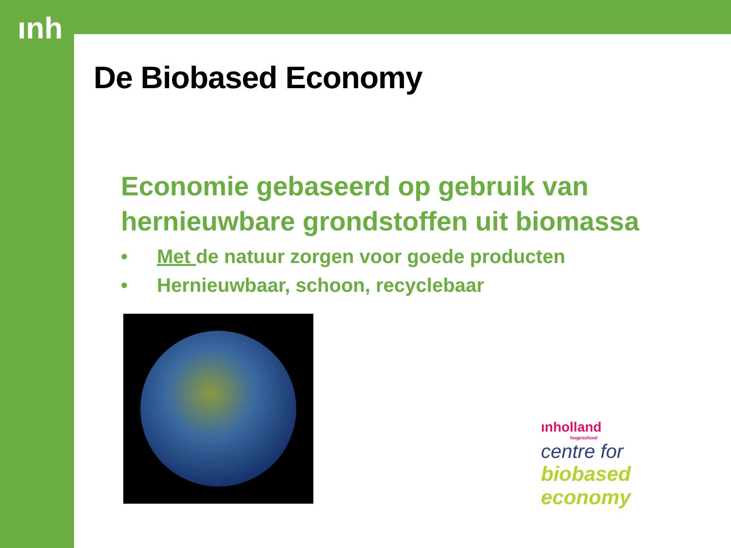ınh
De Biobased Economy
Economie gebaseerd op gebruik van hernieuwbare grondstoffen uit biomassa
• Met de natuur zorgen voor goede producten
• Hernieuwbaar, schoon, recyclebaar
ınholland
hogeschool
centre for
biobased
economy